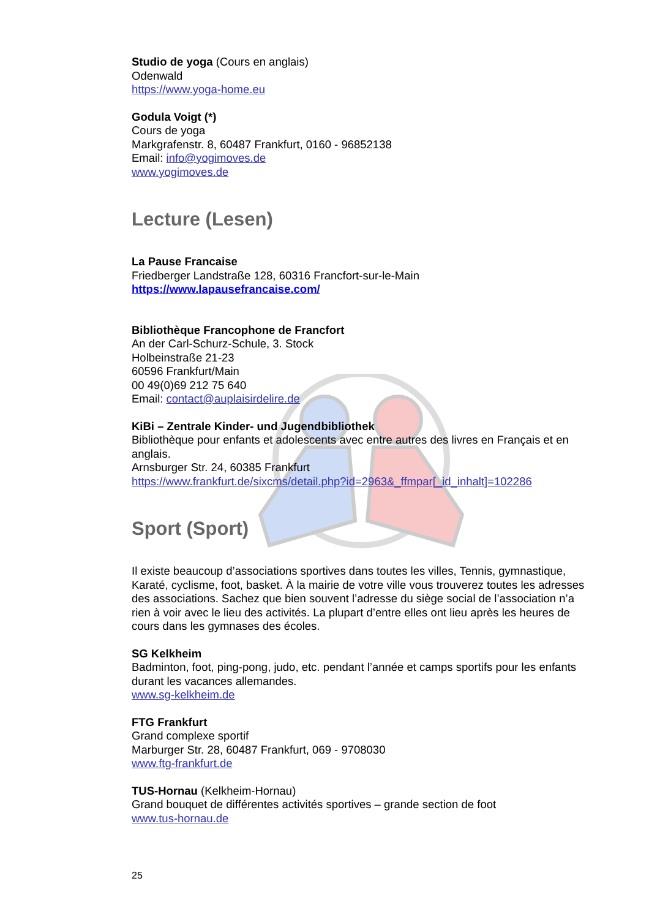Studio de yoga (Cours en anglais)
Odenwald
https://www.yoga-home.eu
Godula Voigt (*)
Cours de yoga
Markgrafenstr. 8, 60487 Frankfurt, 0160 - 96852138
Email: info@yogimoves.de
www.yogimoves.de
Lecture (Lesen)
La Pause Francaise
Friedberger Landstraße 128, 60316 Francfort-sur-le-Main
https://www.lapausefrancaise.com/
Bibliothèque Francophone de Francfort
An der Carl-Schurz-Schule, 3. Stock
Holbeinstraße 21-23
60596 Frankfurt/Main
00 49(0)69 212 75 640
Email: contact@auplaisirdelire.de
KiBi – Zentrale Kinder- und Jugendbibliothek
Bibliothèque pour enfants et adolescents avec entre autres des livres en Français et en anglais.
Arnsburger Str. 24, 60385 Frankfurt
https://www.frankfurt.de/sixcms/detail.php?id=2963&_ffmpar[_id_inhalt]=102286
Sport (Sport)
Il existe beaucoup d’associations sportives dans toutes les villes, Tennis, gymnastique, Karaté, cyclisme, foot, basket. À la mairie de votre ville vous trouverez toutes les adresses des associations. Sachez que bien souvent l’adresse du siège social de l’association n’a rien à voir avec le lieu des activités. La plupart d’entre elles ont lieu après les heures de cours dans les gymnases des écoles.
SG Kelkheim
Badminton, foot, ping-pong, judo, etc. pendant l’année et camps sportifs pour les enfants durant les vacances allemandes.
www.sg-kelkheim.de
FTG Frankfurt
Grand complexe sportif
Marburger Str. 28, 60487 Frankfurt, 069 - 9708030
www.ftg-frankfurt.de
TUS-Hornau (Kelkheim-Hornau)
Grand bouquet de différentes activités sportives – grande section de foot
www.tus-hornau.de
25